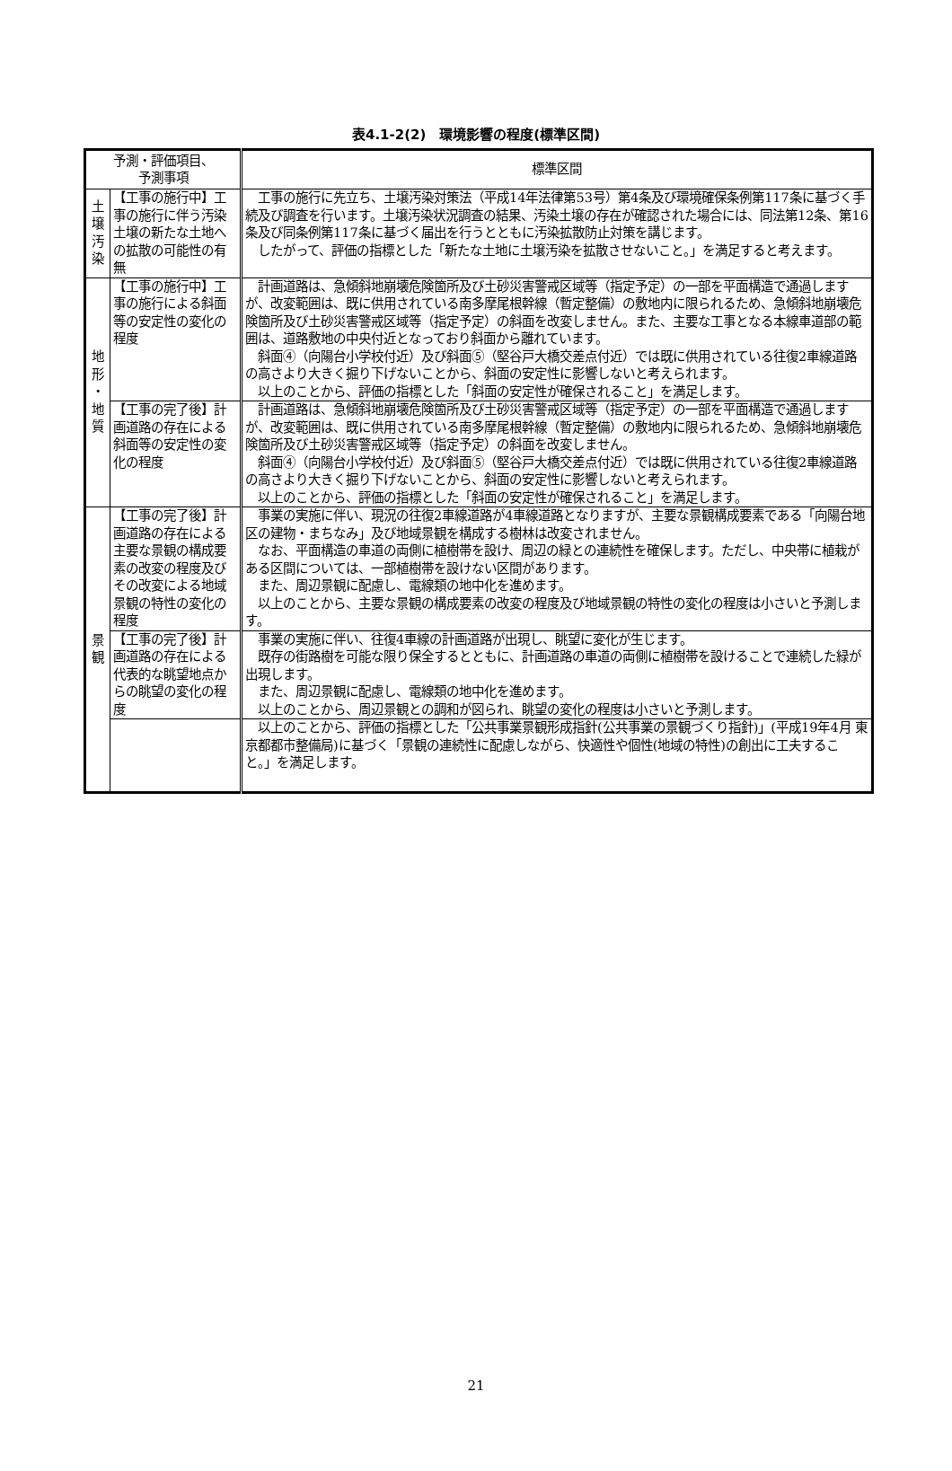表4.1-2(2)　環境影響の程度(標準区間)
| 予測・評価項目、 予測事項 | | 標準区間 |
| --- | --- | --- |
| 土 壌 汚 染 | 【工事の施行中】工事の施行に伴う汚染土壌の新たな土地への拡散の可能性の有無 | 工事の施行に先立ち、土壌汚染対策法（平成14年法律第53号）第4条及び環境確保条例第117条に基づく手続及び調査を行います。土壌汚染状況調査の結果、汚染土壌の存在が確認された場合には、同法第12条、第16条及び同条例第117条に基づく届出を行うとともに汚染拡散防止対策を講じます。 したがって、評価の指標とした「新たな土地に土壌汚染を拡散させないこと。」を満足すると考えます。 |
| 地 形 ・ 地 質 | 【工事の施行中】工事の施行による斜面等の安定性の変化の程度 | 計画道路は、急傾斜地崩壊危険箇所及び土砂災害警戒区域等（指定予定）の一部を平面構造で通過しますが、改変範囲は、既に供用されている南多摩尾根幹線（暫定整備）の敷地内に限られるため、急傾斜地崩壊危険箇所及び土砂災害警戒区域等（指定予定）の斜面を改変しません。また、主要な工事となる本線車道部の範囲は、道路敷地の中央付近となっており斜面から離れています。 斜面④（向陽台小学校付近）及び斜面⑤（堅谷戸大橋交差点付近）では既に供用されている往復2車線道路の高さより大きく掘り下げないことから、斜面の安定性に影響しないと考えられます。 以上のことから、評価の指標とした「斜面の安定性が確保されること」を満足します。 |
| | 【工事の完了後】計画道路の存在による斜面等の安定性の変化の程度 | 計画道路は、急傾斜地崩壊危険箇所及び土砂災害警戒区域等（指定予定）の一部を平面構造で通過しますが、改変範囲は、既に供用されている南多摩尾根幹線（暫定整備）の敷地内に限られるため、急傾斜地崩壊危険箇所及び土砂災害警戒区域等（指定予定）の斜面を改変しません。 斜面④（向陽台小学校付近）及び斜面⑤（堅谷戸大橋交差点付近）では既に供用されている往復2車線道路の高さより大きく掘り下げないことから、斜面の安定性に影響しないと考えられます。 以上のことから、評価の指標とした「斜面の安定性が確保されること」を満足します。 |
| 景 観 | 【工事の完了後】計画道路の存在による主要な景観の構成要素の改変の程度及びその改変による地域景観の特性の変化の程度 | 事業の実施に伴い、現況の往復2車線道路が4車線道路となりますが、主要な景観構成要素である「向陽台地区の建物・まちなみ」及び地域景観を構成する樹林は改変されません。 なお、平面構造の車道の両側に植樹帯を設け、周辺の緑との連続性を確保します。ただし、中央帯に植栽がある区間については、一部植樹帯を設けない区間があります。 また、周辺景観に配慮し、電線類の地中化を進めます。 以上のことから、主要な景観の構成要素の改変の程度及び地域景観の特性の変化の程度は小さいと予測します。 |
| | 【工事の完了後】計画道路の存在による代表的な眺望地点からの眺望の変化の程度 | 事業の実施に伴い、往復4車線の計画道路が出現し、眺望に変化が生じます。 既存の街路樹を可能な限り保全するとともに、計画道路の車道の両側に植樹帯を設けることで連続した緑が出現します。 また、周辺景観に配慮し、電線類の地中化を進めます。 以上のことから、周辺景観との調和が図られ、眺望の変化の程度は小さいと予測します。 |
| | | 以上のことから、評価の指標とした「公共事業景観形成指針(公共事業の景観づくり指針)」(平成19年4月 東京都都市整備局)に基づく「景観の連続性に配慮しながら、快適性や個性(地域の特性)の創出に工夫すること。」を満足します。 |
21